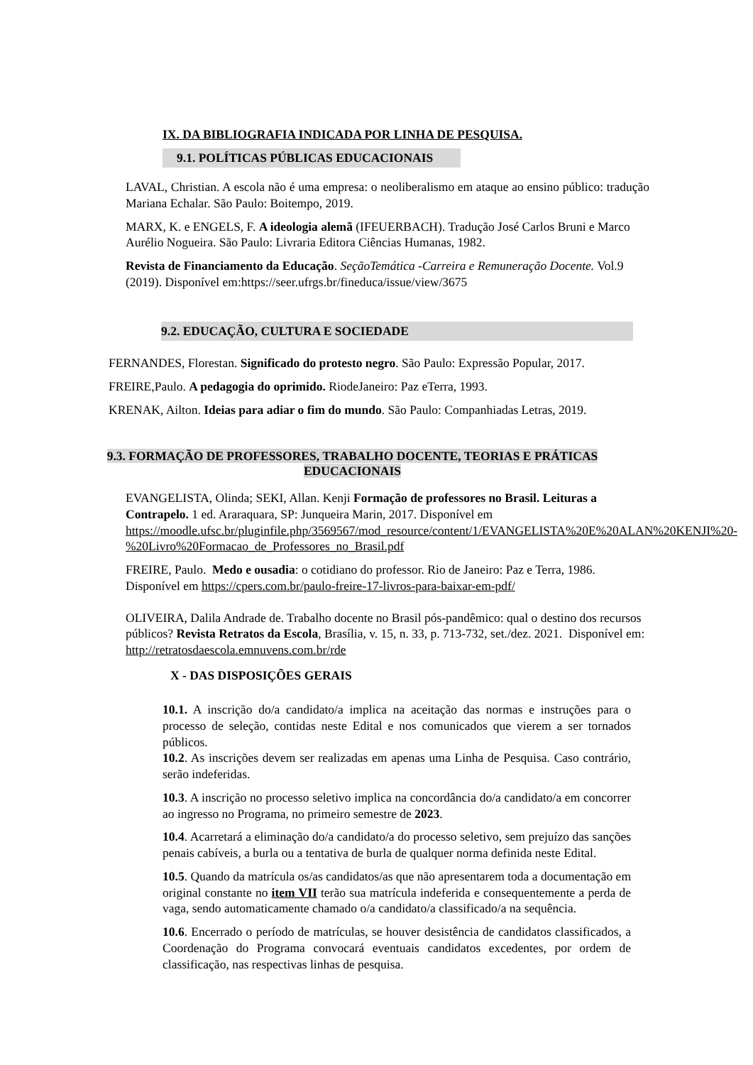IX. DA BIBLIOGRAFIA INDICADA POR LINHA DE PESQUISA.
9.1. POLÍTICAS PÚBLICAS EDUCACIONAIS
LAVAL, Christian. A escola não é uma empresa: o neoliberalismo em ataque ao ensino público: tradução Mariana Echalar. São Paulo: Boitempo, 2019.
MARX, K. e ENGELS, F. A ideologia alemã (IFEUERBACH). Tradução José Carlos Bruni e Marco Aurélio Nogueira. São Paulo: Livraria Editora Ciências Humanas, 1982.
Revista de Financiamento da Educação. SeçãoTemática -Carreira e Remuneração Docente. Vol.9 (2019). Disponível em:https://seer.ufrgs.br/fineduca/issue/view/3675
9.2. EDUCAÇÃO, CULTURA E SOCIEDADE
FERNANDES, Florestan. Significado do protesto negro. São Paulo: Expressão Popular, 2017.
FREIRE,Paulo. A pedagogia do oprimido. RiodeJaneiro: Paz eTerra, 1993.
KRENAK, Ailton. Ideias para adiar o fim do mundo. São Paulo: Companhiadas Letras, 2019.
9.3. FORMAÇÃO DE PROFESSORES, TRABALHO DOCENTE, TEORIAS E PRÁTICAS EDUCACIONAIS
EVANGELISTA, Olinda; SEKI, Allan. Kenji Formação de professores no Brasil. Leituras a Contrapelo. 1 ed. Araraquara, SP: Junqueira Marin, 2017. Disponível em https://moodle.ufsc.br/pluginfile.php/3569567/mod_resource/content/1/EVANGELISTA%20E%20ALAN%20KENJI%20-%20Livro%20Formacao_de_Professores_no_Brasil.pdf
FREIRE, Paulo. Medo e ousadia: o cotidiano do professor. Rio de Janeiro: Paz e Terra, 1986. Disponível em https://cpers.com.br/paulo-freire-17-livros-para-baixar-em-pdf/
OLIVEIRA, Dalila Andrade de. Trabalho docente no Brasil pós-pandêmico: qual o destino dos recursos públicos? Revista Retratos da Escola, Brasília, v. 15, n. 33, p. 713-732, set./dez. 2021. Disponível em: http://retratosdaescola.emnuvens.com.br/rde
X - DAS DISPOSIÇÕES GERAIS
10.1. A inscrição do/a candidato/a implica na aceitação das normas e instruções para o processo de seleção, contidas neste Edital e nos comunicados que vierem a ser tornados públicos.
10.2. As inscrições devem ser realizadas em apenas uma Linha de Pesquisa. Caso contrário, serão indeferidas.
10.3. A inscrição no processo seletivo implica na concordância do/a candidato/a em concorrer ao ingresso no Programa, no primeiro semestre de 2023.
10.4. Acarretará a eliminação do/a candidato/a do processo seletivo, sem prejuízo das sanções penais cabíveis, a burla ou a tentativa de burla de qualquer norma definida neste Edital.
10.5. Quando da matrícula os/as candidatos/as que não apresentarem toda a documentação em original constante no item VII terão sua matrícula indeferida e consequentemente a perda de vaga, sendo automaticamente chamado o/a candidato/a classificado/a na sequência.
10.6. Encerrado o período de matrículas, se houver desistência de candidatos classificados, a Coordenação do Programa convocará eventuais candidatos excedentes, por ordem de classificação, nas respectivas linhas de pesquisa.